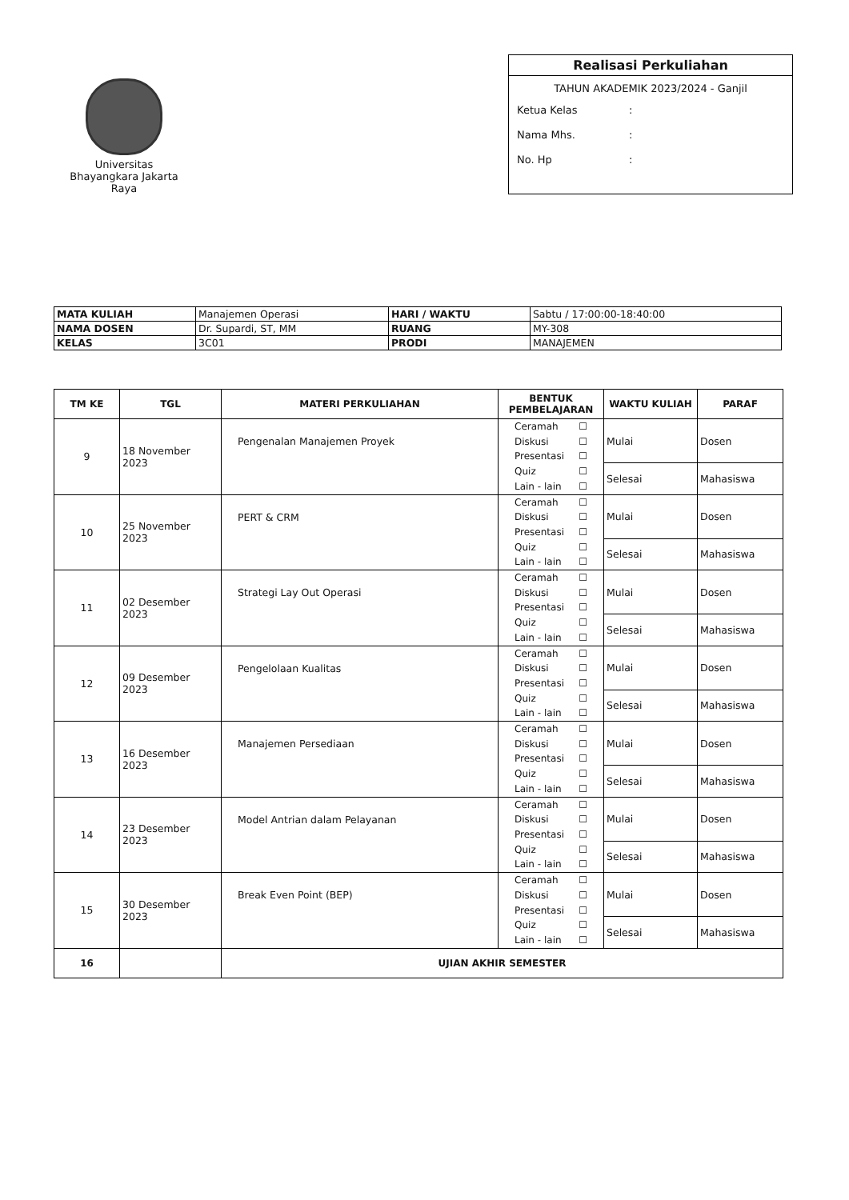Universitas
Bhayangkara Jakarta Raya
Realisasi Perkuliahan
TAHUN AKADEMIK 2023/2024 - Ganjil
Ketua Kelas:
Nama Mhs.:
No. Hp:
| MATA KULIAH | Manajemen Operasi | HARI / WAKTU | Sabtu / 17:00:00-18:40:00 |
| NAMA DOSEN | Dr. Supardi, ST, MM | RUANG | MY-308 |
| KELAS | 3C01 | PRODI | MANAJEMEN |
| TM KE | TGL | MATERI PERKULIAHAN | BENTUK PEMBELAJARAN | WAKTU KULIAH | PARAF |
| --- | --- | --- | --- | --- | --- |
| 9 | 18 November 2023 | Pengenalan Manajemen Proyek | Ceramah ☐ Diskusi ☐ Presentasi ☐ Quiz ☐ Lain - lain ☐ | Mulai | Dosen |
| | | | | Selesai | Mahasiswa |
| 10 | 25 November 2023 | PERT & CRM | Ceramah ☐ Diskusi ☐ Presentasi ☐ Quiz ☐ Lain - lain ☐ | Mulai | Dosen |
| | | | | Selesai | Mahasiswa |
| 11 | 02 Desember 2023 | Strategi Lay Out Operasi | Ceramah ☐ Diskusi ☐ Presentasi ☐ Quiz ☐ Lain - lain ☐ | Mulai | Dosen |
| | | | | Selesai | Mahasiswa |
| 12 | 09 Desember 2023 | Pengelolaan Kualitas | Ceramah ☐ Diskusi ☐ Presentasi ☐ Quiz ☐ Lain - lain ☐ | Mulai | Dosen |
| | | | | Selesai | Mahasiswa |
| 13 | 16 Desember 2023 | Manajemen Persediaan | Ceramah ☐ Diskusi ☐ Presentasi ☐ Quiz ☐ Lain - lain ☐ | Mulai | Dosen |
| | | | | Selesai | Mahasiswa |
| 14 | 23 Desember 2023 | Model Antrian dalam Pelayanan | Ceramah ☐ Diskusi ☐ Presentasi ☐ Quiz ☐ Lain - lain ☐ | Mulai | Dosen |
| | | | | Selesai | Mahasiswa |
| 15 | 30 Desember 2023 | Break Even Point (BEP) | Ceramah ☐ Diskusi ☐ Presentasi ☐ Quiz ☐ Lain - lain ☐ | Mulai | Dosen |
| | | | | Selesai | Mahasiswa |
| 16 | | UJIAN AKHIR SEMESTER | | | |